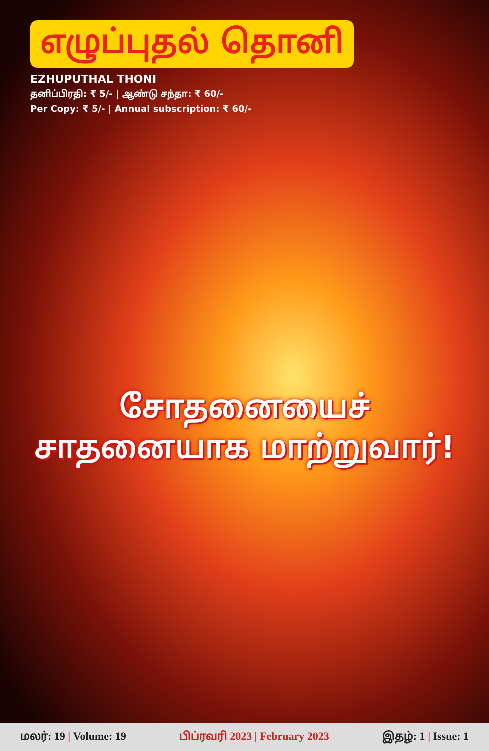எழுப்புதல் தொனி
EZHUPUTHAL THONI
தனிப்பிரதி: ₹ 5/- | ஆண்டு சந்தா: ₹ 60/-
Per Copy: ₹ 5/- | Annual subscription: ₹ 60/-
சோதனையைச் சாதனையாக மாற்றுவார்!
மலர்: 19 | Volume: 19 பிப்ரவரி 2023 | February 2023 இதழ்: 1 | Issue: 1